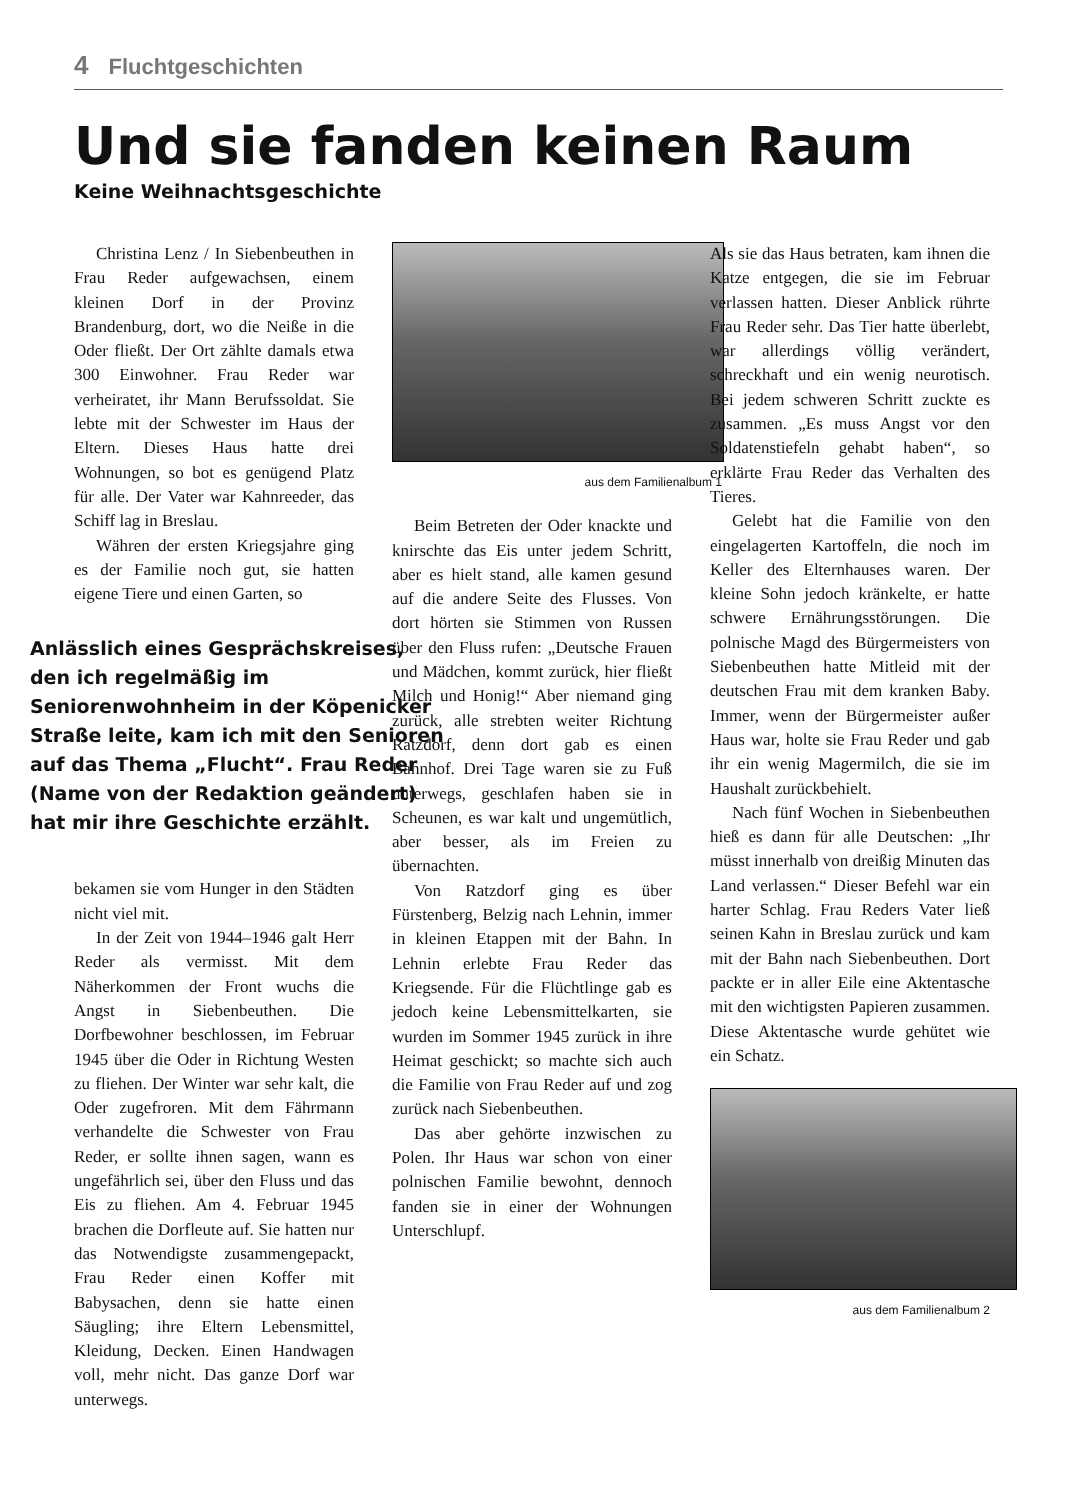4 Fluchtgeschichten
Und sie fanden keinen Raum
Keine Weihnachtsgeschichte
Christina Lenz / In Siebenbeuthen in Frau Reder aufgewachsen, einem kleinen Dorf in der Provinz Brandenburg, dort, wo die Neiße in die Oder fließt. Der Ort zählte damals etwa 300 Einwohner. Frau Reder war verheiratet, ihr Mann Berufssoldat. Sie lebte mit der Schwester im Haus der Eltern. Dieses Haus hatte drei Wohnungen, so bot es genügend Platz für alle. Der Vater war Kahnreeder, das Schiff lag in Breslau.
Währen der ersten Kriegsjahre ging es der Familie noch gut, sie hatten eigene Tiere und einen Garten, so
Anlässlich eines Gesprächskreises, den ich regelmäßig im Seniorenwohnheim in der Köpenicker Straße leite, kam ich mit den Senioren auf das Thema „Flucht“. Frau Reder (Name von der Redaktion geändert) hat mir ihre Geschichte erzählt.
bekamen sie vom Hunger in den Städten nicht viel mit.
In der Zeit von 1944–1946 galt Herr Reder als vermisst. Mit dem Näherkommen der Front wuchs die Angst in Siebenbeuthen. Die Dorfbewohner beschlossen, im Februar 1945 über die Oder in Richtung Westen zu fliehen. Der Winter war sehr kalt, die Oder zugefroren. Mit dem Fährmann verhandelte die Schwester von Frau Reder, er sollte ihnen sagen, wann es ungefährlich sei, über den Fluss und das Eis zu fliehen. Am 4. Februar 1945 brachen die Dorfleute auf. Sie hatten nur das Notwendigste zusammengepackt, Frau Reder einen Koffer mit Babysachen, denn sie hatte einen Säugling; ihre Eltern Lebensmittel, Kleidung, Decken. Einen Handwagen voll, mehr nicht. Das ganze Dorf war unterwegs.
aus dem Familienalbum 1
Beim Betreten der Oder knackte und knirschte das Eis unter jedem Schritt, aber es hielt stand, alle kamen gesund auf die andere Seite des Flusses. Von dort hörten sie Stimmen von Russen über den Fluss rufen: „Deutsche Frauen und Mädchen, kommt zurück, hier fließt Milch und Honig!“ Aber niemand ging zurück, alle strebten weiter Richtung Ratzdorf, denn dort gab es einen Bahnhof. Drei Tage waren sie zu Fuß unterwegs, geschlafen haben sie in Scheunen, es war kalt und ungemütlich, aber besser, als im Freien zu übernachten.
Von Ratzdorf ging es über Fürstenberg, Belzig nach Lehnin, immer in kleinen Etappen mit der Bahn. In Lehnin erlebte Frau Reder das Kriegsende. Für die Flüchtlinge gab es jedoch keine Lebensmittelkarten, sie wurden im Sommer 1945 zurück in ihre Heimat geschickt; so machte sich auch die Familie von Frau Reder auf und zog zurück nach Siebenbeuthen.
Das aber gehörte inzwischen zu Polen. Ihr Haus war schon von einer polnischen Familie bewohnt, dennoch fanden sie in einer der Wohnungen Unterschlupf.
Als sie das Haus betraten, kam ihnen die Katze entgegen, die sie im Februar verlassen hatten. Dieser Anblick rührte Frau Reder sehr. Das Tier hatte überlebt, war allerdings völlig verändert, schreckhaft und ein wenig neurotisch. Bei jedem schweren Schritt zuckte es zusammen. „Es muss Angst vor den Soldatenstiefeln gehabt haben“, so erklärte Frau Reder das Verhalten des Tieres.
Gelebt hat die Familie von den eingelagerten Kartoffeln, die noch im Keller des Elternhauses waren. Der kleine Sohn jedoch kränkelte, er hatte schwere Ernährungsstörungen. Die polnische Magd des Bürgermeisters von Siebenbeuthen hatte Mitleid mit der deutschen Frau mit dem kranken Baby. Immer, wenn der Bürgermeister außer Haus war, holte sie Frau Reder und gab ihr ein wenig Magermilch, die sie im Haushalt zurückbehielt.
Nach fünf Wochen in Siebenbeuthen hieß es dann für alle Deutschen: „Ihr müsst innerhalb von dreißig Minuten das Land verlassen.“ Dieser Befehl war ein harter Schlag. Frau Reders Vater ließ seinen Kahn in Breslau zurück und kam mit der Bahn nach Siebenbeuthen. Dort packte er in aller Eile eine Aktentasche mit den wichtigsten Papieren zusammen. Diese Aktentasche wurde gehütet wie ein Schatz.
aus dem Familienalbum 2